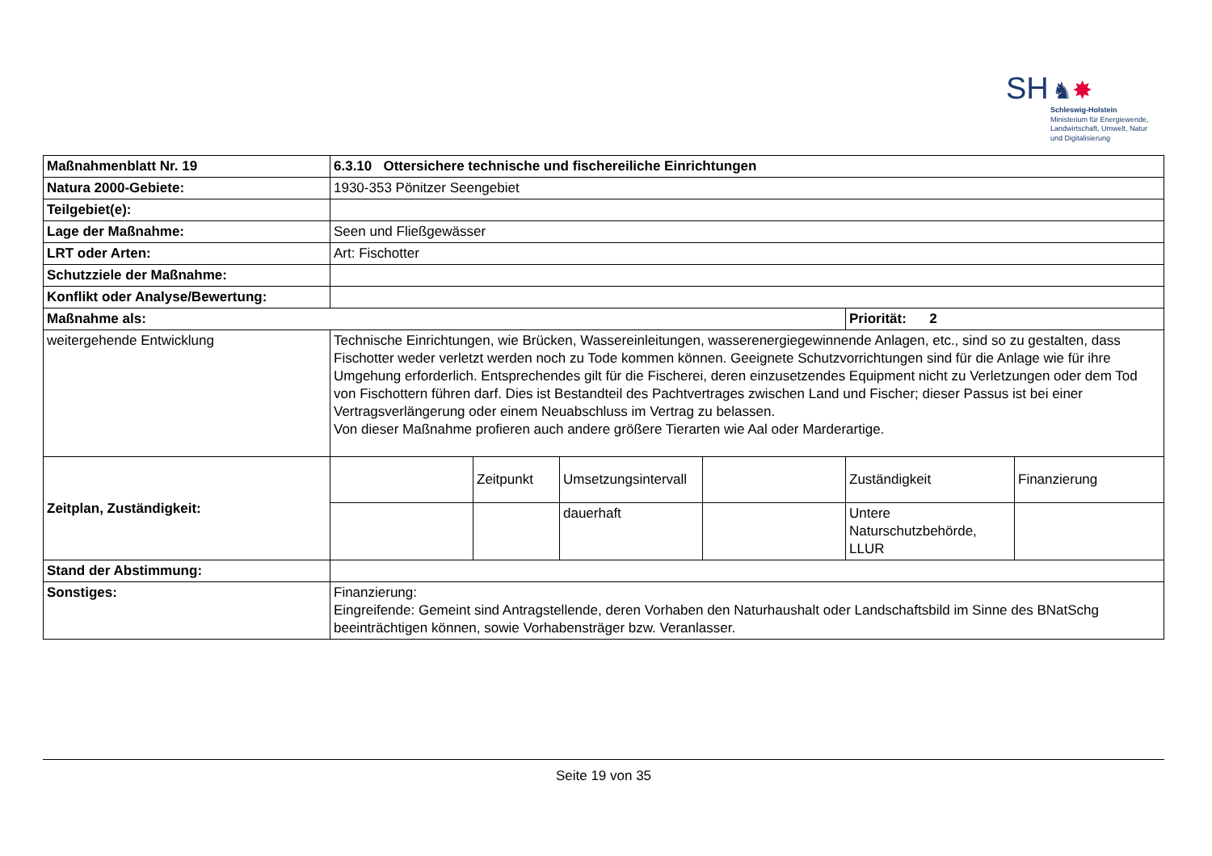SH ♞✸
Schleswig-Holstein
Ministerium für Energiewende,
Landwirtschaft, Umwelt, Natur
und Digitalisierung
| Maßnahmenblatt Nr. 19 | 6.3.10 Ottersichere technische und fischereiliche Einrichtungen | | | | | |
| Natura 2000-Gebiete: | 1930-353 Pönitzer Seengebiet | | | | | |
| Teilgebiet(e): | | | | | | |
| Lage der Maßnahme: | Seen und Fließgewässer | | | | | |
| LRT oder Arten: | Art: Fischotter | | | | | |
| Schutzziele der Maßnahme: | | | | | | |
| Konflikt oder Analyse/Bewertung: | | | | | | |
| Maßnahme als: | | | | | Priorität: 2 | |
| weitergehende Entwicklung | Technische Einrichtungen, wie Brücken, Wassereinleitungen, wasserenergiegewinnende Anlagen, etc., sind so zu gestalten, dass Fischotter weder verletzt werden noch zu Tode kommen können. Geeignete Schutzvorrichtungen sind für die Anlage wie für ihre Umgehung erforderlich. Entsprechendes gilt für die Fischerei, deren einzusetzendes Equipment nicht zu Verletzungen oder dem Tod von Fischottern führen darf. Dies ist Bestandteil des Pachtvertrages zwischen Land und Fischer; dieser Passus ist bei einer Vertragsverlängerung oder einem Neuabschluss im Vertrag zu belassen. Von dieser Maßnahme profieren auch andere größere Tierarten wie Aal oder Marderartige. | | | | | |
| Zeitplan, Zuständigkeit: | | Zeitpunkt | Umsetzungsintervall | | Zuständigkeit | Finanzierung |
| | | | dauerhaft | | Untere Naturschutzbehörde, LLUR | |
| Stand der Abstimmung: | | | | | | |
| Sonstiges: | Finanzierung: Eingreifende: Gemeint sind Antragstellende, deren Vorhaben den Naturhaushalt oder Landschaftsbild im Sinne des BNatSchg beeinträchtigen können, sowie Vorhabensträger bzw. Veranlasser. | | | | | |
Seite 19 von 35